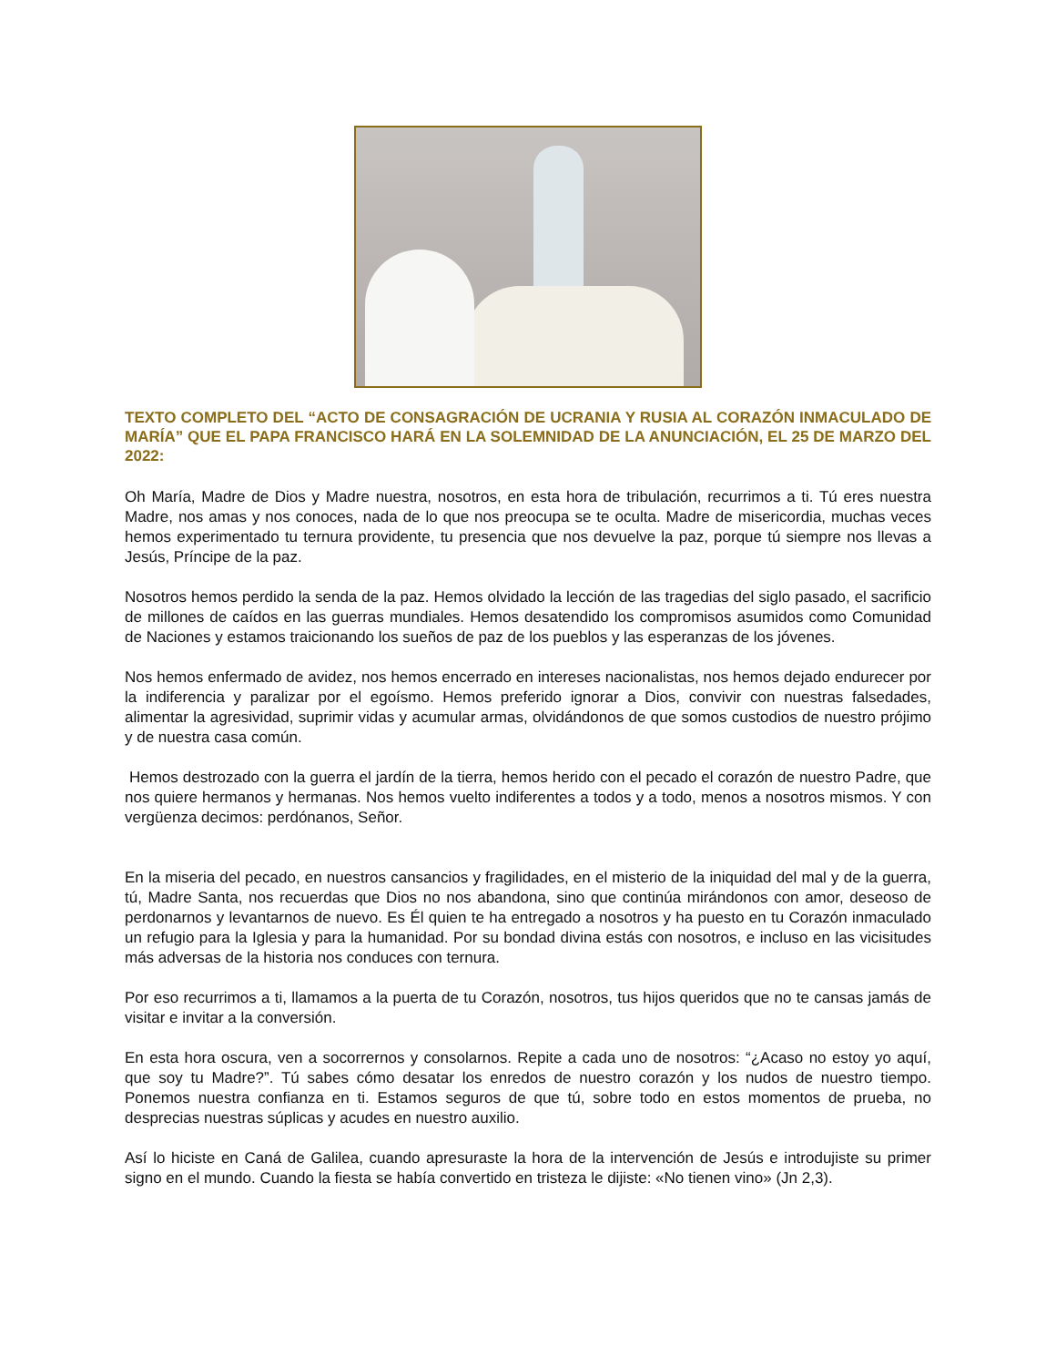TEXTO COMPLETO DEL “ACTO DE CONSAGRACIÓN DE UCRANIA Y RUSIA AL CORAZÓN INMACULADO DE MARÍA” QUE EL PAPA FRANCISCO HARÁ EN LA SOLEMNIDAD DE LA ANUNCIACIÓN, EL 25 DE MARZO DEL 2022:
Oh María, Madre de Dios y Madre nuestra, nosotros, en esta hora de tribulación, recurrimos a ti. Tú eres nuestra Madre, nos amas y nos conoces, nada de lo que nos preocupa se te oculta. Madre de misericordia, muchas veces hemos experimentado tu ternura providente, tu presencia que nos devuelve la paz, porque tú siempre nos llevas a Jesús, Príncipe de la paz.
Nosotros hemos perdido la senda de la paz. Hemos olvidado la lección de las tragedias del siglo pasado, el sacrificio de millones de caídos en las guerras mundiales. Hemos desatendido los compromisos asumidos como Comunidad de Naciones y estamos traicionando los sueños de paz de los pueblos y las esperanzas de los jóvenes.
Nos hemos enfermado de avidez, nos hemos encerrado en intereses nacionalistas, nos hemos dejado endurecer por la indiferencia y paralizar por el egoísmo. Hemos preferido ignorar a Dios, convivir con nuestras falsedades, alimentar la agresividad, suprimir vidas y acumular armas, olvidándonos de que somos custodios de nuestro prójimo y de nuestra casa común.
Hemos destrozado con la guerra el jardín de la tierra, hemos herido con el pecado el corazón de nuestro Padre, que nos quiere hermanos y hermanas. Nos hemos vuelto indiferentes a todos y a todo, menos a nosotros mismos. Y con vergüenza decimos: perdónanos, Señor.
En la miseria del pecado, en nuestros cansancios y fragilidades, en el misterio de la iniquidad del mal y de la guerra, tú, Madre Santa, nos recuerdas que Dios no nos abandona, sino que continúa mirándonos con amor, deseoso de perdonarnos y levantarnos de nuevo. Es Él quien te ha entregado a nosotros y ha puesto en tu Corazón inmaculado un refugio para la Iglesia y para la humanidad. Por su bondad divina estás con nosotros, e incluso en las vicisitudes más adversas de la historia nos conduces con ternura.
Por eso recurrimos a ti, llamamos a la puerta de tu Corazón, nosotros, tus hijos queridos que no te cansas jamás de visitar e invitar a la conversión.
En esta hora oscura, ven a socorrernos y consolarnos. Repite a cada uno de nosotros: “¿Acaso no estoy yo aquí, que soy tu Madre?”. Tú sabes cómo desatar los enredos de nuestro corazón y los nudos de nuestro tiempo. Ponemos nuestra confianza en ti. Estamos seguros de que tú, sobre todo en estos momentos de prueba, no desprecias nuestras súplicas y acudes en nuestro auxilio.
Así lo hiciste en Caná de Galilea, cuando apresuraste la hora de la intervención de Jesús e introdujiste su primer signo en el mundo. Cuando la fiesta se había convertido en tristeza le dijiste: «No tienen vino» (Jn 2,3).